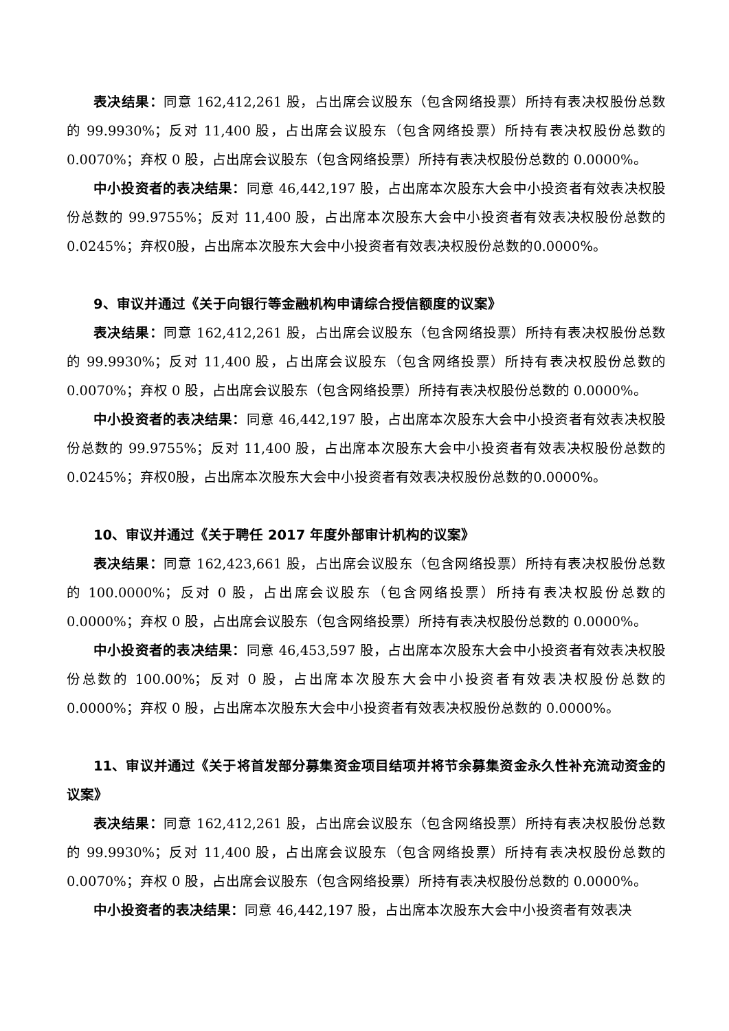表决结果：同意 162,412,261 股，占出席会议股东（包含网络投票）所持有表决权股份总数的 99.9930%；反对 11,400 股，占出席会议股东（包含网络投票）所持有表决权股份总数的 0.0070%；弃权 0 股，占出席会议股东（包含网络投票）所持有表决权股份总数的 0.0000%。
中小投资者的表决结果：同意 46,442,197 股，占出席本次股东大会中小投资者有效表决权股份总数的 99.9755%；反对 11,400 股，占出席本次股东大会中小投资者有效表决权股份总数的0.0245%；弃权0股，占出席本次股东大会中小投资者有效表决权股份总数的0.0000%。
9、审议并通过《关于向银行等金融机构申请综合授信额度的议案》
表决结果：同意 162,412,261 股，占出席会议股东（包含网络投票）所持有表决权股份总数的 99.9930%；反对 11,400 股，占出席会议股东（包含网络投票）所持有表决权股份总数的 0.0070%；弃权 0 股，占出席会议股东（包含网络投票）所持有表决权股份总数的 0.0000%。
中小投资者的表决结果：同意 46,442,197 股，占出席本次股东大会中小投资者有效表决权股份总数的 99.9755%；反对 11,400 股，占出席本次股东大会中小投资者有效表决权股份总数的0.0245%；弃权0股，占出席本次股东大会中小投资者有效表决权股份总数的0.0000%。
10、审议并通过《关于聘任 2017 年度外部审计机构的议案》
表决结果：同意 162,423,661 股，占出席会议股东（包含网络投票）所持有表决权股份总数的 100.0000%；反对 0 股，占出席会议股东（包含网络投票）所持有表决权股份总数的 0.0000%；弃权 0 股，占出席会议股东（包含网络投票）所持有表决权股份总数的 0.0000%。
中小投资者的表决结果：同意 46,453,597 股，占出席本次股东大会中小投资者有效表决权股份总数的 100.00%；反对 0 股，占出席本次股东大会中小投资者有效表决权股份总数的 0.0000%；弃权 0 股，占出席本次股东大会中小投资者有效表决权股份总数的 0.0000%。
11、审议并通过《关于将首发部分募集资金项目结项并将节余募集资金永久性补充流动资金的议案》
表决结果：同意 162,412,261 股，占出席会议股东（包含网络投票）所持有表决权股份总数的 99.9930%；反对 11,400 股，占出席会议股东（包含网络投票）所持有表决权股份总数的 0.0070%；弃权 0 股，占出席会议股东（包含网络投票）所持有表决权股份总数的 0.0000%。
中小投资者的表决结果：同意 46,442,197 股，占出席本次股东大会中小投资者有效表决